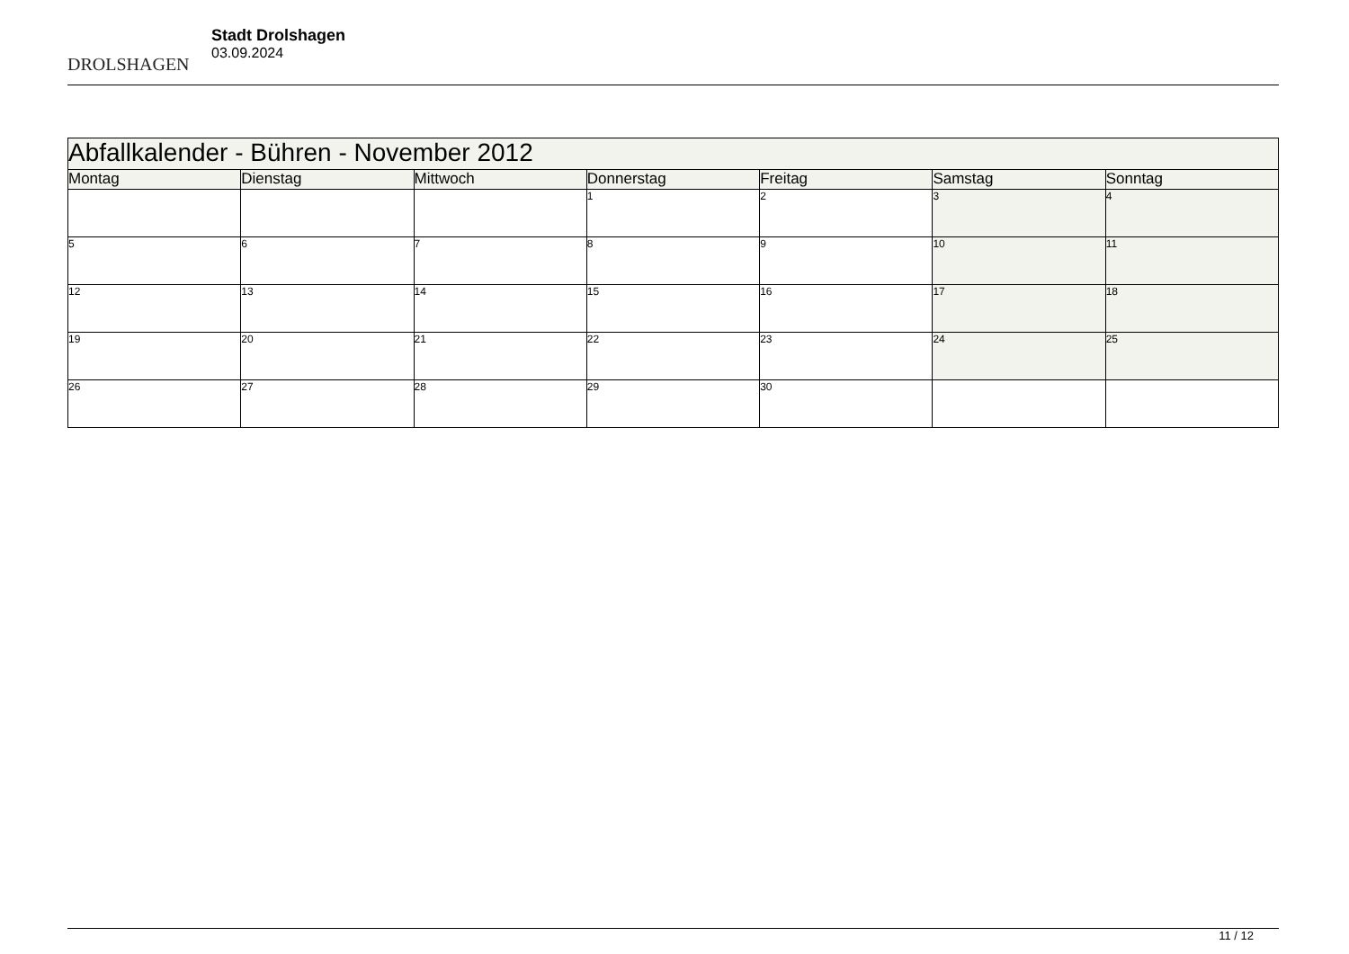DROLSHAGEN
Stadt Drolshagen
03.09.2024
| Abfallkalender - Bühren - November 2012 | | | | | | |
| --- | --- | --- | --- | --- | --- | --- |
| Montag | Dienstag | Mittwoch | Donnerstag | Freitag | Samstag | Sonntag |
| | | | 1 | 2 | 3 | 4 |
| 5 | 6 | 7 | 8 | 9 | 10 | 11 |
| 12 | 13 | 14 | 15 | 16 | 17 | 18 |
| 19 | 20 | 21 | 22 | 23 | 24 | 25 |
| 26 | 27 | 28 | 29 | 30 | | |
11 / 12